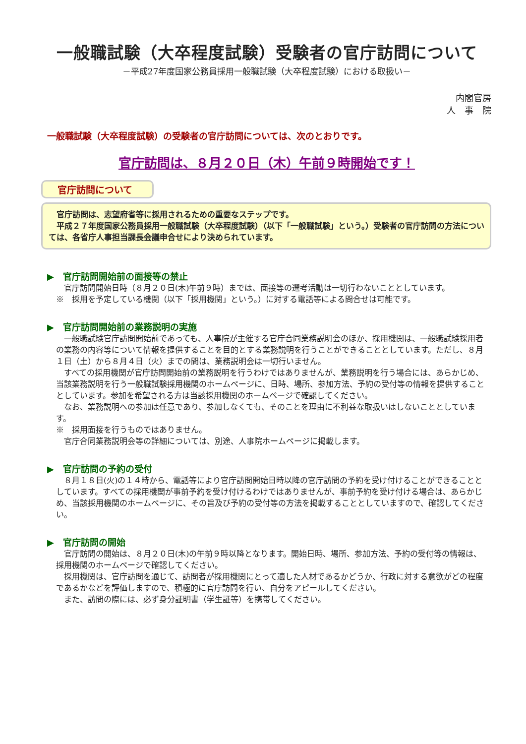一般職試験（大卒程度試験）受験者の官庁訪問について
－平成27年度国家公務員採用一般職試験（大卒程度試験）における取扱い－
内閣官房
人　事　院
一般職試験（大卒程度試験）の受験者の官庁訪問については、次のとおりです。
官庁訪問は、８月２０日（木）午前９時開始です！
官庁訪問について
　官庁訪問は、志望府省等に採用されるための重要なステップです。
　平成２７年度国家公務員採用一般職試験（大卒程度試験）（以下「一般職試験」という。）受験者の官庁訪問の方法については、各省庁人事担当課長会議申合せにより決められています。
▶　官庁訪問開始前の面接等の禁止
官庁訪問開始日時（８月２０日(木)午前９時）までは、面接等の選考活動は一切行わないこととしています。
※　採用を予定している機関（以下「採用機関」という。）に対する電話等による問合せは可能です。
▶　官庁訪問開始前の業務説明の実施
一般職試験官庁訪問開始前であっても、人事院が主催する官庁合同業務説明会のほか、採用機関は、一般職試験採用者の業務の内容等について情報を提供することを目的とする業務説明を行うことができることとしています。ただし、８月１日（土）から８月４日（火）までの間は、業務説明会は一切行いません。
すべての採用機関が官庁訪問開始前の業務説明を行うわけではありませんが、業務説明を行う場合には、あらかじめ、当該業務説明を行う一般職試験採用機関のホームページに、日時、場所、参加方法、予約の受付等の情報を提供することとしています。参加を希望される方は当該採用機関のホームページで確認してください。
なお、業務説明への参加は任意であり、参加しなくても、そのことを理由に不利益な取扱いはしないこととしています。
※　採用面接を行うものではありません。
官庁合同業務説明会等の詳細については、別途、人事院ホームページに掲載します。
▶　官庁訪問の予約の受付
８月１８日(火)の１４時から、電話等により官庁訪問開始日時以降の官庁訪問の予約を受け付けることができることとしています。すべての採用機関が事前予約を受け付けるわけではありませんが、事前予約を受け付ける場合は、あらかじめ、当該採用機関のホームページに、その旨及び予約の受付等の方法を掲載することとしていますので、確認してください。
▶　官庁訪問の開始
官庁訪問の開始は、８月２０日(木)の午前９時以降となります。開始日時、場所、参加方法、予約の受付等の情報は、採用機関のホームページで確認してください。
採用機関は、官庁訪問を通じて、訪問者が採用機関にとって適した人材であるかどうか、行政に対する意欲がどの程度であるかなどを評価しますので、積極的に官庁訪問を行い、自分をアピールしてください。
また、訪問の際には、必ず身分証明書（学生証等）を携帯してください。